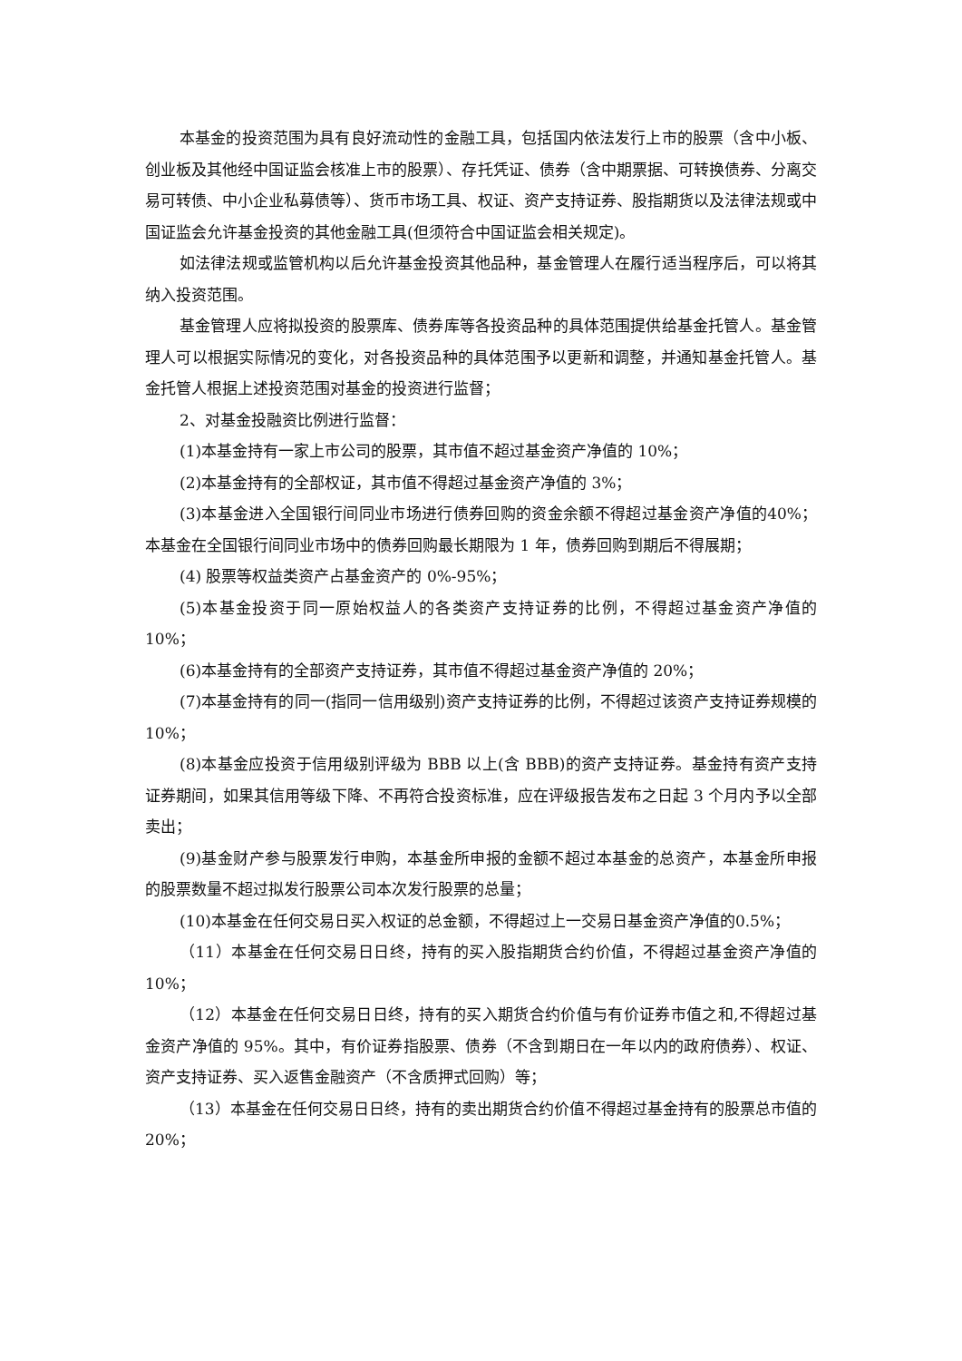本基金的投资范围为具有良好流动性的金融工具，包括国内依法发行上市的股票（含中小板、创业板及其他经中国证监会核准上市的股票）、存托凭证、债券（含中期票据、可转换债券、分离交易可转债、中小企业私募债等）、货币市场工具、权证、资产支持证券、股指期货以及法律法规或中国证监会允许基金投资的其他金融工具(但须符合中国证监会相关规定)。
如法律法规或监管机构以后允许基金投资其他品种，基金管理人在履行适当程序后，可以将其纳入投资范围。
基金管理人应将拟投资的股票库、债券库等各投资品种的具体范围提供给基金托管人。基金管理人可以根据实际情况的变化，对各投资品种的具体范围予以更新和调整，并通知基金托管人。基金托管人根据上述投资范围对基金的投资进行监督；
2、对基金投融资比例进行监督：
(1)本基金持有一家上市公司的股票，其市值不超过基金资产净值的 10%；
(2)本基金持有的全部权证，其市值不得超过基金资产净值的 3%；
(3)本基金进入全国银行间同业市场进行债券回购的资金余额不得超过基金资产净值的40%；本基金在全国银行间同业市场中的债券回购最长期限为 1 年，债券回购到期后不得展期；
(4) 股票等权益类资产占基金资产的 0%-95%；
(5)本基金投资于同一原始权益人的各类资产支持证券的比例，不得超过基金资产净值的 10%；
(6)本基金持有的全部资产支持证券，其市值不得超过基金资产净值的 20%；
(7)本基金持有的同一(指同一信用级别)资产支持证券的比例，不得超过该资产支持证券规模的 10%；
(8)本基金应投资于信用级别评级为 BBB 以上(含 BBB)的资产支持证券。基金持有资产支持证券期间，如果其信用等级下降、不再符合投资标准，应在评级报告发布之日起 3 个月内予以全部卖出；
(9)基金财产参与股票发行申购，本基金所申报的金额不超过本基金的总资产，本基金所申报的股票数量不超过拟发行股票公司本次发行股票的总量；
(10)本基金在任何交易日买入权证的总金额，不得超过上一交易日基金资产净值的0.5%；
（11）本基金在任何交易日日终，持有的买入股指期货合约价值，不得超过基金资产净值的 10%；
（12）本基金在任何交易日日终，持有的买入期货合约价值与有价证券市值之和,不得超过基金资产净值的 95%。其中，有价证券指股票、债券（不含到期日在一年以内的政府债券）、权证、资产支持证券、买入返售金融资产（不含质押式回购）等；
（13）本基金在任何交易日日终，持有的卖出期货合约价值不得超过基金持有的股票总市值的 20%；